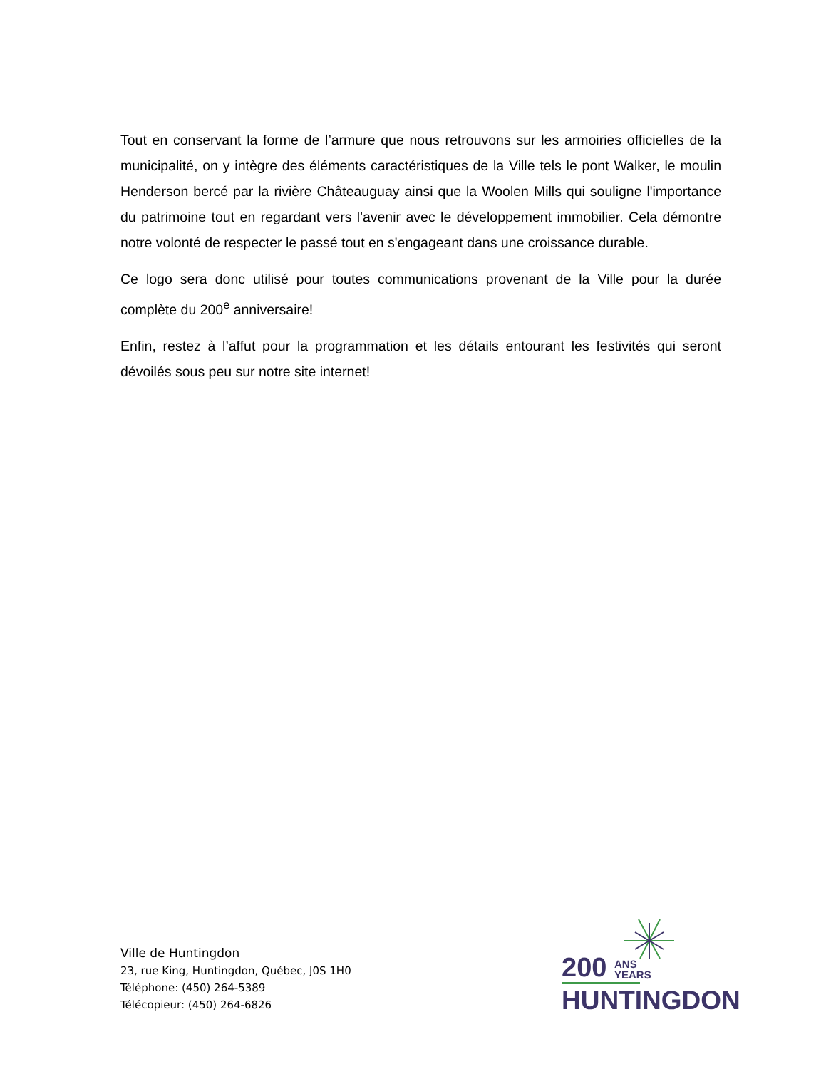Tout en conservant la forme de l’armure que nous retrouvons sur les armoiries officielles de la municipalité, on y intègre des éléments caractéristiques de la Ville tels le pont Walker, le moulin Henderson bercé par la rivière Châteauguay ainsi que la Woolen Mills qui souligne l'importance du patrimoine tout en regardant vers l'avenir avec le développement immobilier. Cela démontre notre volonté de respecter le passé tout en s'engageant dans une croissance durable.
Ce logo sera donc utilisé pour toutes communications provenant de la Ville pour la durée complète du 200<sup>e</sup> anniversaire!
Enfin, restez à l’affut pour la programmation et les détails entourant les festivités qui seront dévoilés sous peu sur notre site internet!
Ville de Huntingdon
23, rue King, Huntingdon, Québec, J0S 1H0
Téléphone: (450) 264-5389
Télécopieur: (450) 264-6826
200 ANS
YEARS
HUNTINGDON